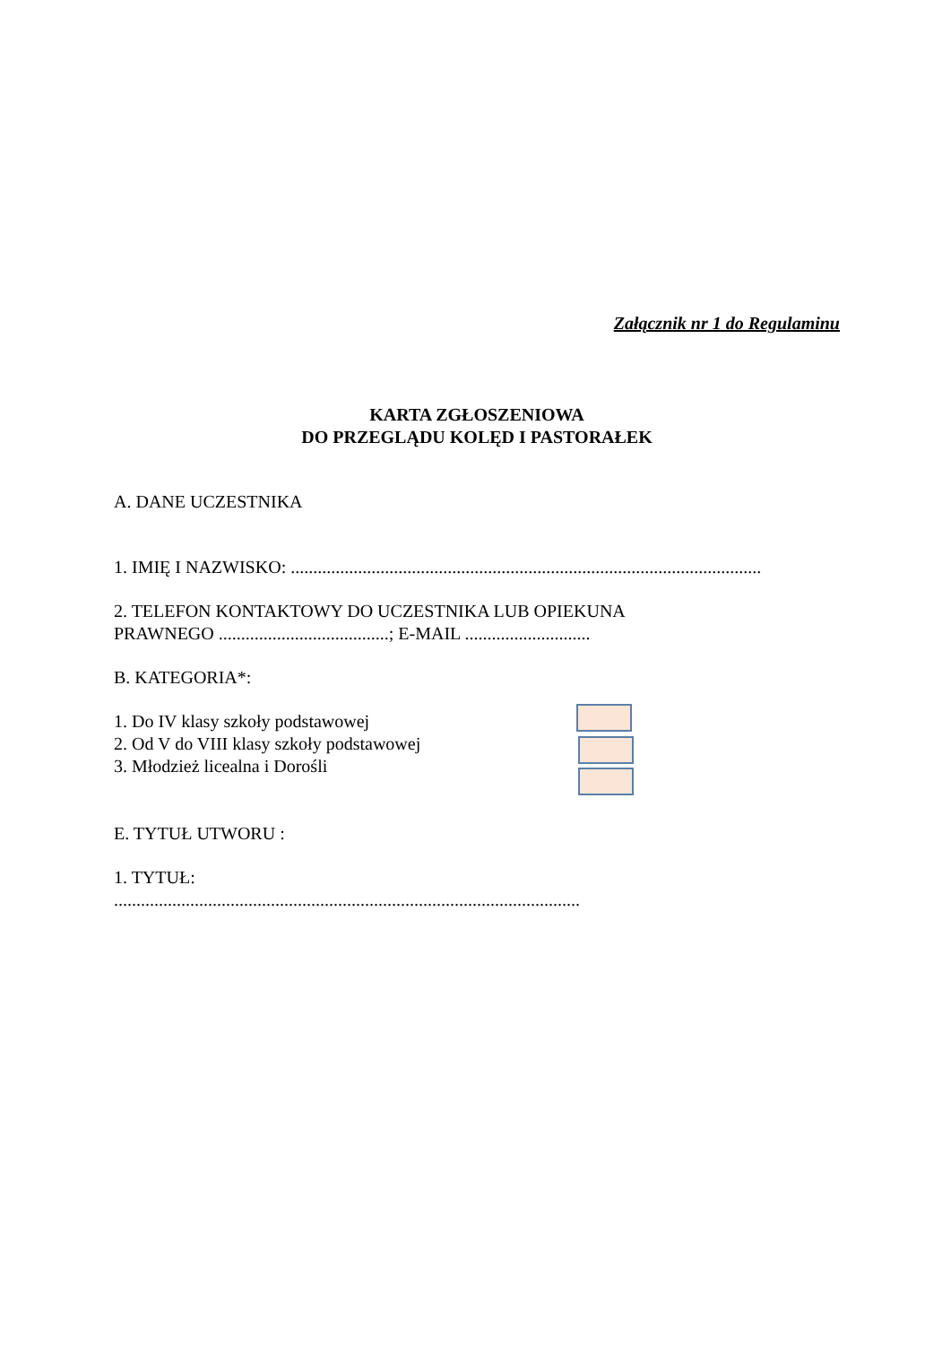Załącznik nr 1 do Regulaminu
KARTA ZGŁOSZENIOWA
DO PRZEGLĄDU KOLĘD I PASTORAŁEK
A. DANE UCZESTNIKA
1. IMIĘ I NAZWISKO: .........................................................................................................
2. TELEFON KONTAKTOWY DO UCZESTNIKA LUB OPIEKUNA
PRAWNEGO ......................................; E-MAIL ............................
B. KATEGORIA*:
1. Do IV klasy szkoły podstawowej
2. Od V do VIII klasy szkoły podstawowej
3. Młodzież licealna i Dorośli
E. TYTUŁ UTWORU :
1. TYTUŁ:
........................................................................................................